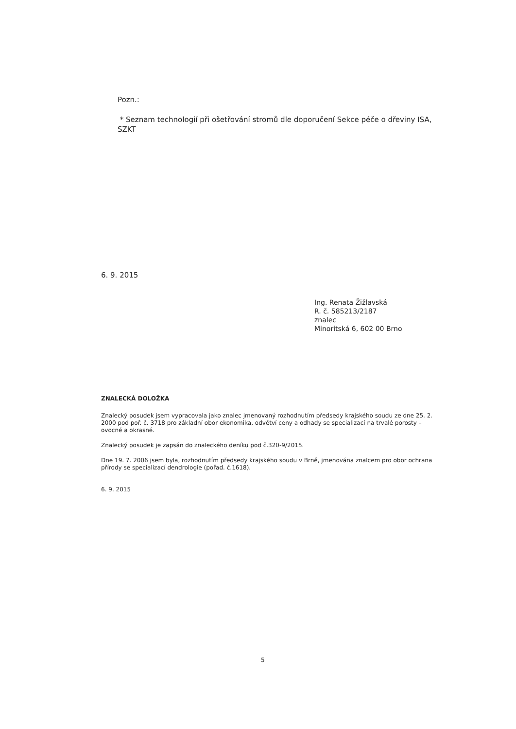Pozn.:
* Seznam technologií při ošetřování stromů dle doporučení Sekce péče o dřeviny ISA, SZKT
6. 9. 2015
Ing. Renata Žižlavská
R. č. 585213/2187
znalec
Minoritská 6, 602 00 Brno
ZNALECKÁ DOLOŽKA
Znalecký posudek jsem vypracovala jako znalec jmenovaný rozhodnutím předsedy krajského soudu ze dne 25. 2. 2000 pod poř. č. 3718 pro základní obor ekonomika, odvětví ceny a odhady se specializací na trvalé porosty – ovocné a okrasné.
Znalecký posudek je zapsán do znaleckého deníku pod č.320-9/2015.
Dne 19. 7. 2006 jsem byla, rozhodnutím předsedy krajského soudu v Brně, jmenována znalcem pro obor ochrana přírody se specializací dendrologie (pořad. č.1618).
6. 9. 2015
5